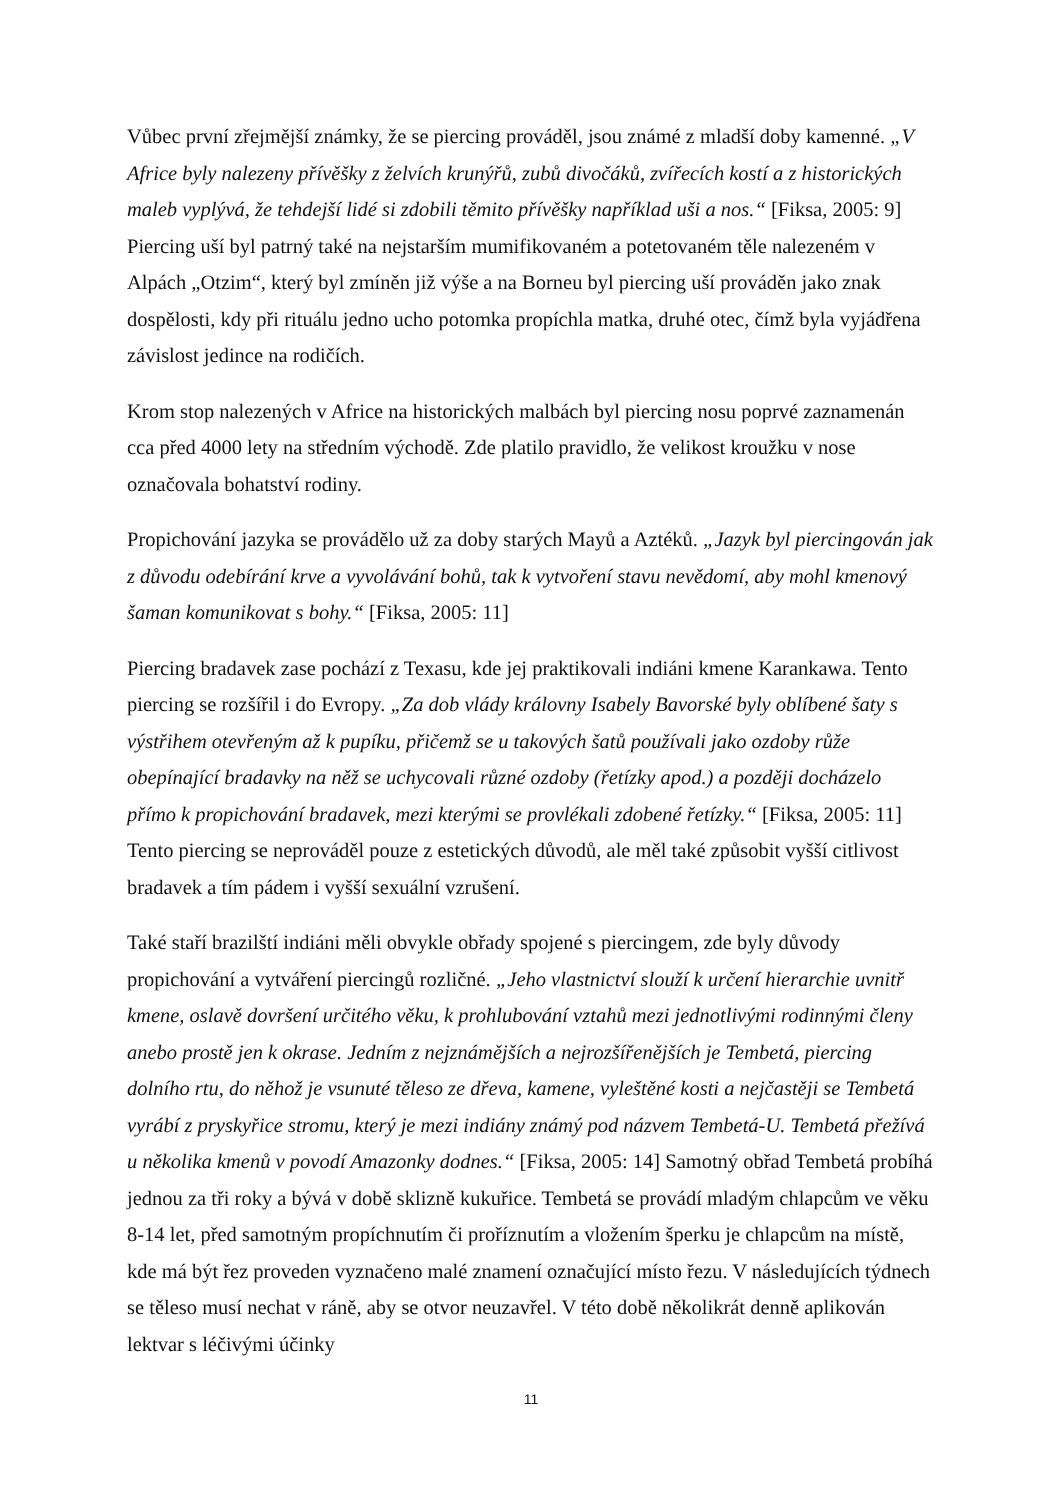Vůbec první zřejmější známky, že se piercing prováděl, jsou známé z mladší doby kamenné. „V Africe byly nalezeny přívěšky z želvích krunýřů, zubů divočáků, zvířecích kostí a z historických maleb vyplývá, že tehdejší lidé si zdobili těmito přívěšky například uši a nos.“ [Fiksa, 2005: 9] Piercing uší byl patrný také na nejstarším mumifikovaném a potetovaném těle nalezeném v Alpách „Otzim“, který byl zmíněn již výše a na Borneu byl piercing uší prováděn jako znak dospělosti, kdy při rituálu jedno ucho potomka propíchla matka, druhé otec, čímž byla vyjádřena závislost jedince na rodičích.
Krom stop nalezených v Africe na historických malbách byl piercing nosu poprvé zaznamenán cca před 4000 lety na středním východě. Zde platilo pravidlo, že velikost kroužku v nose označovala bohatství rodiny.
Propichování jazyka se provádělo už za doby starých Mayů a Aztéků. „Jazyk byl piercingován jak z důvodu odebírání krve a vyvolávání bohů, tak k vytvoření stavu nevědomí, aby mohl kmenový šaman komunikovat s bohy.“ [Fiksa, 2005: 11]
Piercing bradavek zase pochází z Texasu, kde jej praktikovali indiáni kmene Karankawa. Tento piercing se rozšířil i do Evropy. „Za dob vlády královny Isabely Bavorské byly oblíbené šaty s výstřihem otevřeným až k pupíku, přičemž se u takových šatů používali jako ozdoby růže obepínající bradavky na něž se uchycovali různé ozdoby (řetízky apod.) a později docházelo přímo k propichování bradavek, mezi kterými se provlékali zdobené řetízky.“ [Fiksa, 2005: 11] Tento piercing se neprováděl pouze z estetických důvodů, ale měl také způsobit vyšší citlivost bradavek a tím pádem i vyšší sexuální vzrušení.
Také staří brazilští indiáni měli obvykle obřady spojené s piercingem, zde byly důvody propichování a vytváření piercingů rozličné. „Jeho vlastnictví slouží k určení hierarchie uvnitř kmene, oslavě dovršení určitého věku, k prohlubování vztahů mezi jednotlivými rodinnými členy anebo prostě jen k okrase. Jedním z nejznámějších a nejrozšířenějších je Tembetá, piercing dolního rtu, do něhož je vsunuté těleso ze dřeva, kamene, vyleštěné kosti a nejčastěji se Tembetá vyrábí z pryskyřice stromu, který je mezi indiány známý pod názvem Tembetá-U. Tembetá přežívá u několika kmenů v povodí Amazonky dodnes.“ [Fiksa, 2005: 14] Samotný obřad Tembetá probíhá jednou za tři roky a bývá v době sklizně kukuřice. Tembetá se provádí mladým chlapcům ve věku 8-14 let, před samotným propíchnutím či proříznutím a vložením šperku je chlapcům na místě, kde má být řez proveden vyznačeno malé znamení označující místo řezu. V následujících týdnech se těleso musí nechat v ráně, aby se otvor neuzavřel. V této době několikrát denně aplikován lektvar s léčivými účinky
11